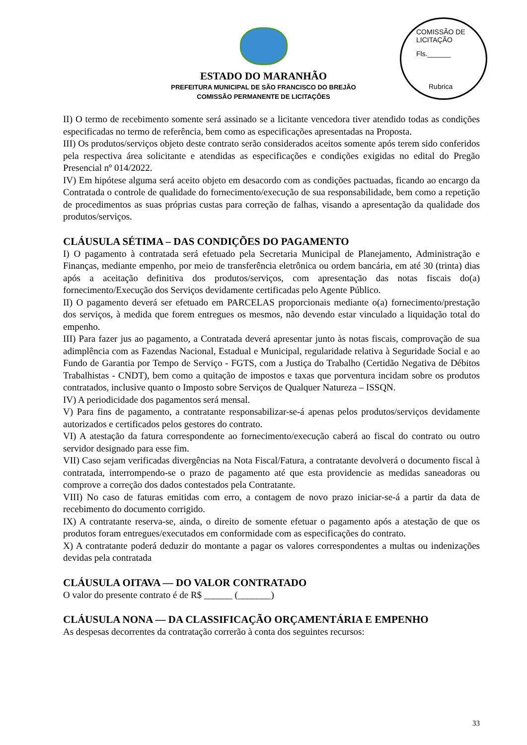COMISSÃO DE LICITAÇÃO
Fls.______
Rubrica
ESTADO DO MARANHÃO
PREFEITURA MUNICIPAL DE SÃO FRANCISCO DO BREJÃO
COMISSÃO PERMANENTE DE LICITAÇÕES
II) O termo de recebimento somente será assinado se a licitante vencedora tiver atendido todas as condições especificadas no termo de referência, bem como as especificações apresentadas na Proposta.
III) Os produtos/serviços objeto deste contrato serão considerados aceitos somente após terem sido conferidos pela respectiva área solicitante e atendidas as especificações e condições exigidas no edital do Pregão Presencial nº 014/2022.
IV) Em hipótese alguma será aceito objeto em desacordo com as condições pactuadas, ficando ao encargo da Contratada o controle de qualidade do fornecimento/execução de sua responsabilidade, bem como a repetição de procedimentos as suas próprias custas para correção de falhas, visando a apresentação da qualidade dos produtos/serviços.
CLÁUSULA SÉTIMA – DAS CONDIÇÕES DO PAGAMENTO
I) O pagamento à contratada será efetuado pela Secretaria Municipal de Planejamento, Administração e Finanças, mediante empenho, por meio de transferência eletrônica ou ordem bancária, em até 30 (trinta) dias após a aceitação definitiva dos produtos/serviços, com apresentação das notas fiscais do(a) fornecimento/Execução dos Serviços devidamente certificadas pelo Agente Público.
II) O pagamento deverá ser efetuado em PARCELAS proporcionais mediante o(a) fornecimento/prestação dos serviços, à medida que forem entregues os mesmos, não devendo estar vinculado a liquidação total do empenho.
III) Para fazer jus ao pagamento, a Contratada deverá apresentar junto às notas fiscais, comprovação de sua adimplência com as Fazendas Nacional, Estadual e Municipal, regularidade relativa à Seguridade Social e ao Fundo de Garantia por Tempo de Serviço - FGTS, com a Justiça do Trabalho (Certidão Negativa de Débitos Trabalhistas - CNDT), bem como a quitação de impostos e taxas que porventura incidam sobre os produtos contratados, inclusive quanto o Imposto sobre Serviços de Qualquer Natureza – ISSQN.
IV) A periodicidade dos pagamentos será mensal.
V) Para fins de pagamento, a contratante responsabilizar-se-á apenas pelos produtos/serviços devidamente autorizados e certificados pelos gestores do contrato.
VI) A atestação da fatura correspondente ao fornecimento/execução caberá ao fiscal do contrato ou outro servidor designado para esse fim.
VII) Caso sejam verificadas divergências na Nota Fiscal/Fatura, a contratante devolverá o documento fiscal à contratada, interrompendo-se o prazo de pagamento até que esta providencie as medidas saneadoras ou comprove a correção dos dados contestados pela Contratante.
VIII) No caso de faturas emitidas com erro, a contagem de novo prazo iniciar-se-á a partir da data de recebimento do documento corrigido.
IX) A contratante reserva-se, ainda, o direito de somente efetuar o pagamento após a atestação de que os produtos foram entregues/executados em conformidade com as especificações do contrato.
X) A contratante poderá deduzir do montante a pagar os valores correspondentes a multas ou indenizações devidas pela contratada
CLÁUSULA OITAVA — DO VALOR CONTRATADO
O valor do presente contrato é de R$ ______ (_______)
CLÁUSULA NONA — DA CLASSIFICAÇÃO ORÇAMENTÁRIA E EMPENHO
As despesas decorrentes da contratação correrão à conta dos seguintes recursos:
33